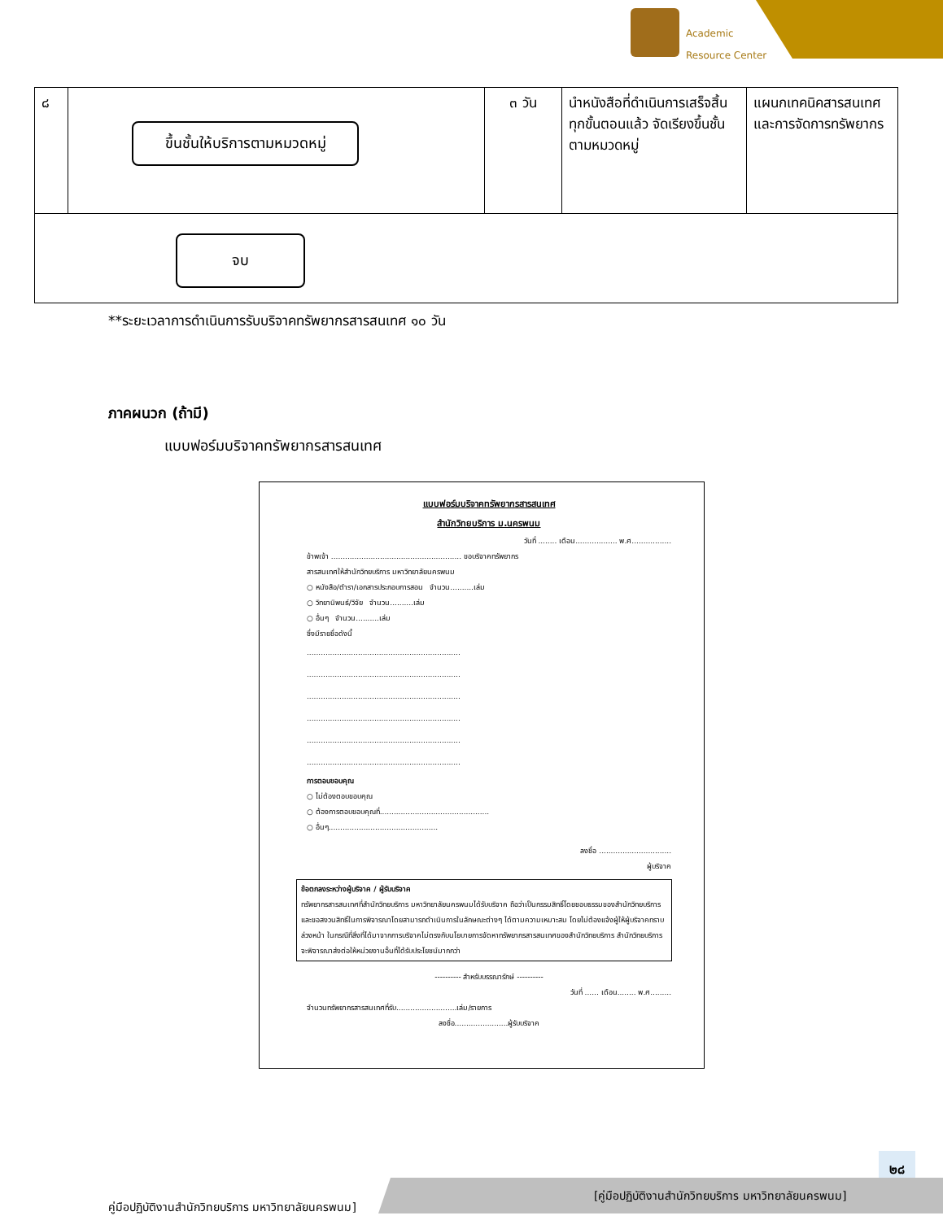Academic
Resource Center
| ๘ | ขึ้นชั้นให้บริการตามหมวดหมู่ | ๓ วัน | นำหนังสือที่ดำเนินการเสร็จสิ้นทุกขั้นตอนแล้ว จัดเรียงขึ้นชั้นตามหมวดหมู่ | แผนกเทคนิคสารสนเทศและการจัดการทรัพยากร |
| จบ | | | | |
**ระยะเวลาการดำเนินการรับบริจาคทรัพยากรสารสนเทศ ๑๐ วัน
ภาคผนวก (ถ้ามี)
แบบฟอร์มบริจาคทรัพยากรสารสนเทศ
แบบฟอร์มบริจาคทรัพยากรสารสนเทศ
สำนักวิทยบริการ ม.นครพนม
วันที่ ........ เดือน.................. พ.ศ.................
ข้าพเจ้า ........................................................ ขอบริจาคทรัพยากร
สารสนเทศให้สำนักวิทยบริการ มหาวิทยาลัยนครพนม
○ หนังสือ/ตำรา/เอกสารประกอบการสอน จำนวน..........เล่ม
○ วิทยานิพนธ์/วิจัย จำนวน..........เล่ม
○ อื่นๆ จำนวน..........เล่ม
ซึ่งมีรายชื่อดังนี้
..................................................................
..................................................................
..................................................................
..................................................................
..................................................................
..................................................................
การตอบขอบคุณ
○ ไม่ต้องตอบขอบคุณ
○ ต้องการตอบขอบคุณที่...............................................
○ อื่นๆ...............................................
ลงชื่อ ...............................
ผู้บริจาค
ข้อตกลงระหว่างผู้บริจาค / ผู้รับบริจาค
ทรัพยากรสารสนเทศที่สำนักวิทยบริการ มหาวิทยาลัยนครพนมได้รับบริจาค ถือว่าเป็นกรรมสิทธิ์โดยชอบธรรมของสำนักวิทยบริการ และขอสงวนสิทธิ์ในการพิจารณาโดยสามารถดำเนินการในลักษณะต่างๆ ได้ตามความเหมาะสม โดยไม่ต้องแจ้งผู้ให้ผู้บริจาคทราบล่วงหน้า ในกรณีที่สิ่งที่ได้มาจากการบริจาคไม่ตรงกับนโยบายการจัดหาทรัพยากรสารสนเทศของสำนักวิทยบริการ สำนักวิทยบริการจะพิจารณาส่งต่อให้หน่วยงานอื่นที่ได้รับประโยชน์มากกว่า
---------- สำหรับบรรณารักษ์ ----------
วันที่ ...... เดือน........ พ.ศ.........
จำนวนทรัพยากรสารสนเทศที่รับ..........................เล่ม/รายการ
ลงชื่อ.......................ผู้รับบริจาค
๒๘
คู่มือปฏิบัติงานสำนักวิทยบริการ มหาวิทยาลัยนครพนม]
[คู่มือปฏิบัติงานสำนักวิทยบริการ มหาวิทยาลัยนครพนม]